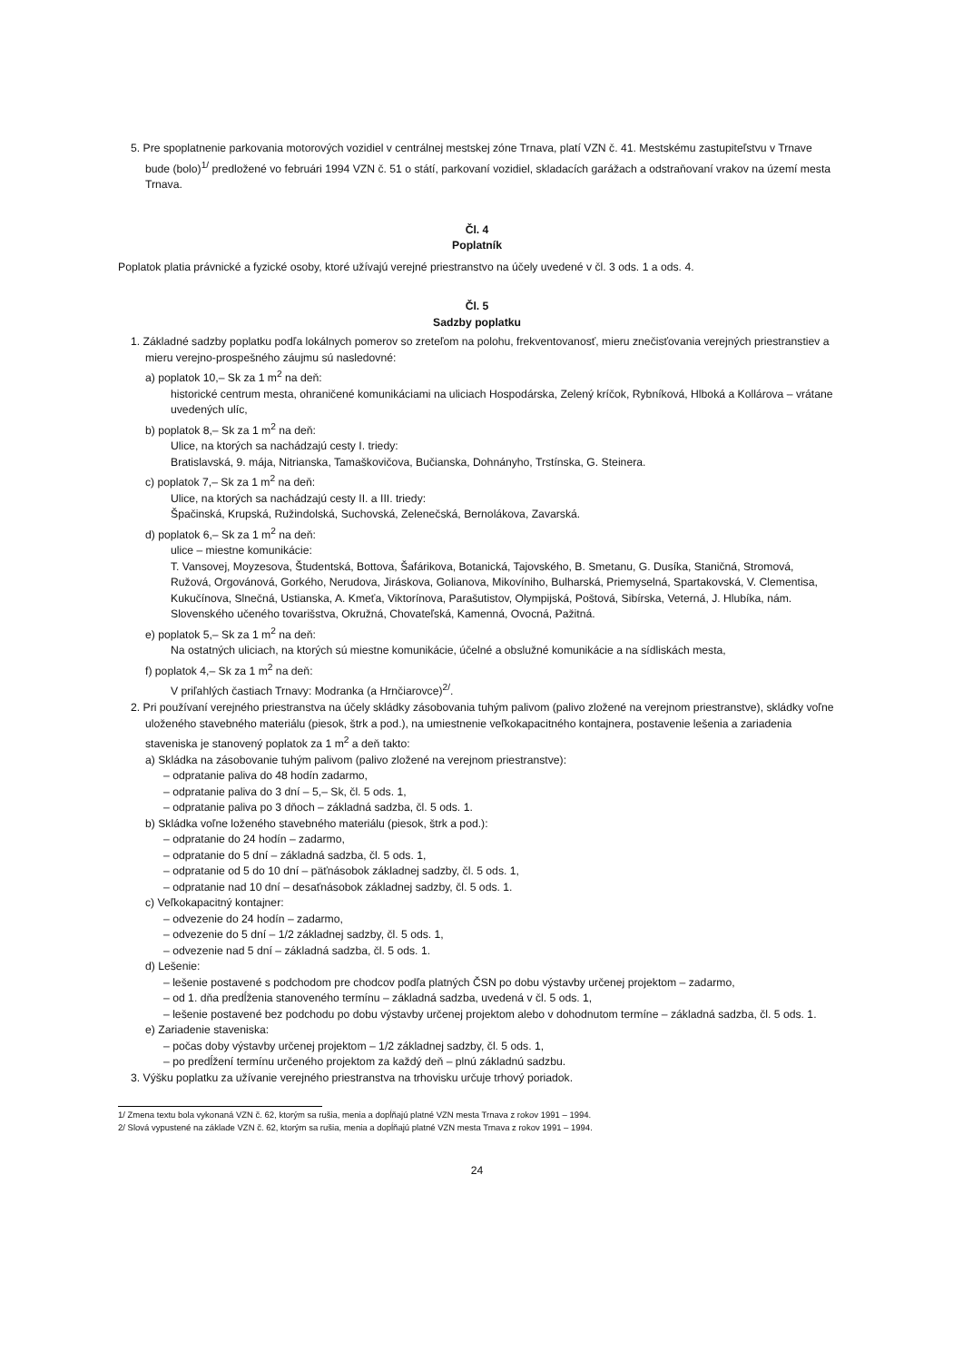5. Pre spoplatnenie parkovania motorových vozidiel v centrálnej mestskej zóne Trnava, platí VZN č. 41. Mestskému zastupiteľstvu v Trnave bude (bolo)<sup>1/</sup> predložené vo februári 1994 VZN č. 51 o státí, parkovaní vozidiel, skladacích garážach a odstraňovaní vrakov na území mesta Trnava.
Čl. 4
Poplatník
Poplatok platia právnické a fyzické osoby, ktoré užívajú verejné priestranstvo na účely uvedené v čl. 3 ods. 1 a ods. 4.
Čl. 5
Sadzby poplatku
1. Základné sadzby poplatku podľa lokálnych pomerov so zreteľom na polohu, frekventovanosť, mieru znečisťovania verejných priestranstiev a mieru verejno-prospešného záujmu sú nasledovné:
a) poplatok 10,– Sk za 1 m<sup>2</sup> na deň:
historické centrum mesta, ohraničené komunikáciami na uliciach Hospodárska, Zelený kríčok, Rybníková, Hlboká a Kollárova – vrátane uvedených ulíc,
b) poplatok 8,– Sk za 1 m<sup>2</sup> na deň:
Ulice, na ktorých sa nachádzajú cesty I. triedy:
Bratislavská, 9. mája, Nitrianska, Tamaškovičova, Bučianska, Dohnányho, Trstínska, G. Steinera.
c) poplatok 7,– Sk za 1 m<sup>2</sup> na deň:
Ulice, na ktorých sa nachádzajú cesty II. a III. triedy:
Špačinská, Krupská, Ružindolská, Suchovská, Zelenečská, Bernolákova, Zavarská.
d) poplatok 6,– Sk za 1 m<sup>2</sup> na deň:
ulice – miestne komunikácie:
T. Vansovej, Moyzesova, Študentská, Bottova, Šafárikova, Botanická, Tajovského, B. Smetanu, G. Dusíka, Staničná, Stromová, Ružová, Orgovánová, Gorkého, Nerudova, Jiráskova, Golianova, Mikovíniho, Bulharská, Priemyselná, Spartakovská, V. Clementisa, Kukučínova, Slnečná, Ustianska, A. Kmeťa, Viktorínova, Parašutistov, Olympijská, Poštová, Sibírska, Veterná, J. Hlubíka, nám. Slovenského učeného tovarišstva, Okružná, Chovateľská, Kamenná, Ovocná, Pažitná.
e) poplatok 5,– Sk za 1 m<sup>2</sup> na deň:
Na ostatných uliciach, na ktorých sú miestne komunikácie, účelné a obslužné komunikácie a na sídliskách mesta,
f) poplatok 4,– Sk za 1 m<sup>2</sup> na deň:
V priľahlých častiach Trnavy: Modranka (a Hrnčiarovce)<sup>2/</sup>.
2. Pri používaní verejného priestranstva na účely skládky zásobovania tuhým palivom (palivo zložené na verejnom priestranstve), skládky voľne uloženého stavebného materiálu (piesok, štrk a pod.), na umiestnenie veľkokapacitného kontajnera, postavenie lešenia a zariadenia staveniska je stanovený poplatok za 1 m<sup>2</sup> a deň takto:
a) Skládka na zásobovanie tuhým palivom (palivo zložené na verejnom priestranstve):
– odpratanie paliva do 48 hodín zadarmo,
– odpratanie paliva do 3 dní – 5,– Sk, čl. 5 ods. 1,
– odpratanie paliva po 3 dňoch – základná sadzba, čl. 5 ods. 1.
b) Skládka voľne loženého stavebného materiálu (piesok, štrk a pod.):
– odpratanie do 24 hodín – zadarmo,
– odpratanie do 5 dní – základná sadzba, čl. 5 ods. 1,
– odpratanie od 5 do 10 dní – päťnásobok základnej sadzby, čl. 5 ods. 1,
– odpratanie nad 10 dní – desaťnásobok základnej sadzby, čl. 5 ods. 1.
c) Veľkokapacitný kontajner:
– odvezenie do 24 hodín – zadarmo,
– odvezenie do 5 dní – 1/2 základnej sadzby, čl. 5 ods. 1,
– odvezenie nad 5 dní – základná sadzba, čl. 5 ods. 1.
d) Lešenie:
– lešenie postavené s podchodom pre chodcov podľa platných ČSN po dobu výstavby určenej projektom – zadarmo,
– od 1. dňa predĺženia stanoveného termínu – základná sadzba, uvedená v čl. 5 ods. 1,
– lešenie postavené bez podchodu po dobu výstavby určenej projektom alebo v dohodnutom termíne – základná sadzba, čl. 5 ods. 1.
e) Zariadenie staveniska:
– počas doby výstavby určenej projektom – 1/2 základnej sadzby, čl. 5 ods. 1,
– po predĺžení termínu určeného projektom za každý deň – plnú základnú sadzbu.
3. Výšku poplatku za užívanie verejného priestranstva na trhovisku určuje trhový poriadok.
1/ Zmena textu bola vykonaná VZN č. 62, ktorým sa rušia, menia a dopĺňajú platné VZN mesta Trnava z rokov 1991 – 1994.
2/ Slová vypustené na základe VZN č. 62, ktorým sa rušia, menia a dopĺňajú platné VZN mesta Trnava z rokov 1991 – 1994.
24